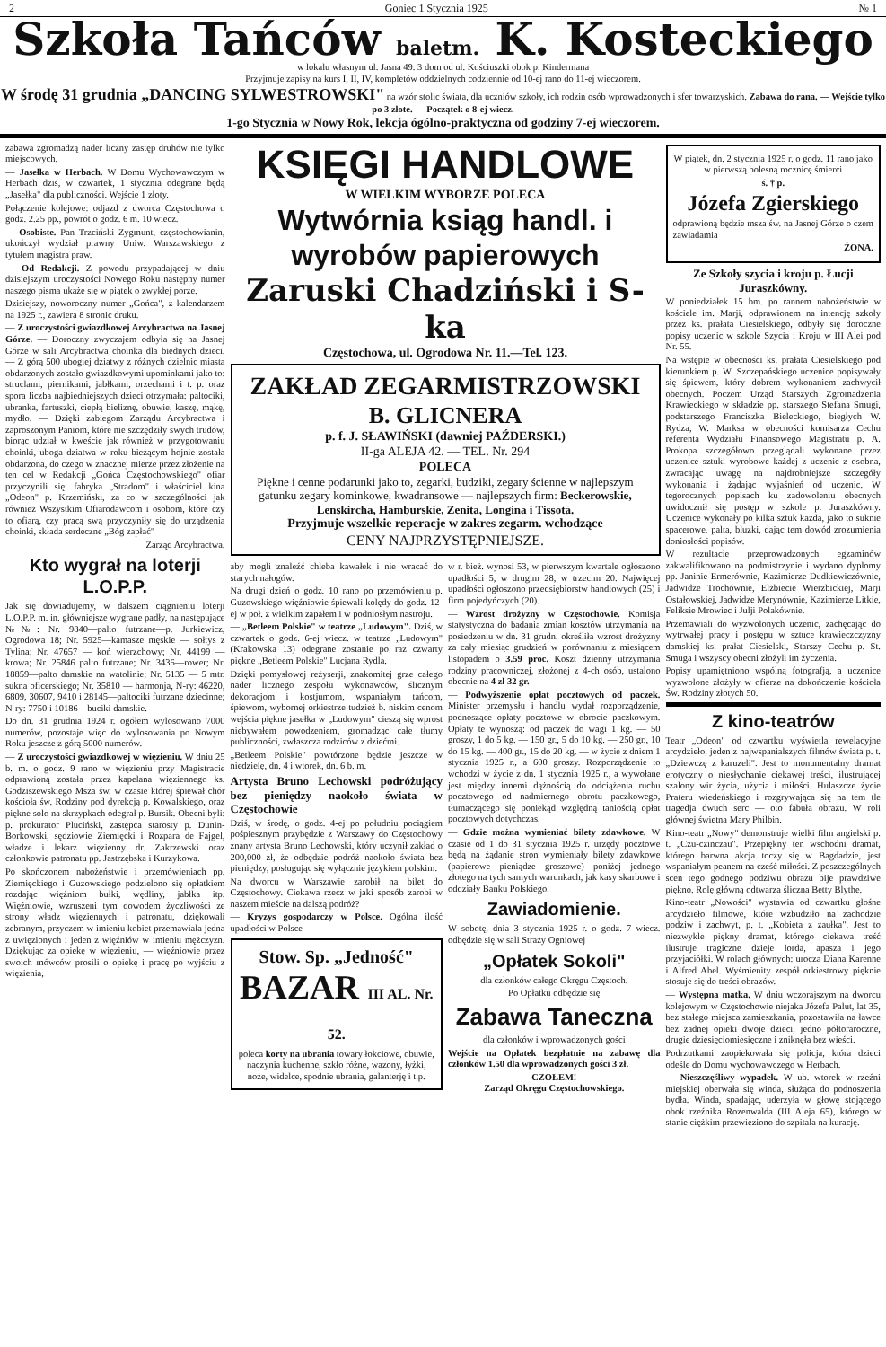2 Goniec 1 Stycznia 1925 № 1
Szkoła Tańców baletm. K. Kosteckiego
w lokalu własnym ul. Jasna 49. 3 dom od ul. Kościuszki obok p. Kindermana
Przyjmuje zapisy na kurs I, II, IV, kompletów oddzielnych codziennie od 10-ej rano do 11-ej wieczorem.
W środę 31 grudnia „DANCING SYLWESTROWSKI" na wzór stolic świata, dla uczniów szkoły, ich rodzin osób wprowadzonych i sfer towarzyskich. Zabawa do rana. — Wejście tylko po 3 złote. — Początek o 8-ej wiecz.
1-go Stycznia w Nowy Rok, lekcja ógólno-praktyczna od godziny 7-ej wieczorem.
zabawa zgromadzą nader liczny zastęp druhów nie tylko miejscowych.
— Jasełka w Herbach. W Domu Wychowawczym w Herbach dziś, w czwartek, 1 stycznia odegrane będą „Jasełka" dla publiczności. Wejście 1 złoty.
Połączenie kolejowe: odjazd z dworca Częstochowa o godz. 2.25 pp., powrót o godz. 6 m. 10 wiecz.
— Osobiste. Pan Trzciński Zygmunt, częstochowianin, ukończył wydział prawny Uniw. Warszawskiego z tytułem magistra praw.
— Od Redakcji. Z powodu przypadającej w dniu dzisiejszym uroczystości Nowego Roku następny numer naszego pisma ukaże się w piątek o zwykłej porze.
Dzisiejszy, noworoczny numer „Gońca", z kalendarzem na 1925 r., zawiera 8 stronic druku.
— Z uroczystości gwiazdkowej Arcybractwa na Jasnej Górze. — Doroczny zwyczajem odbyła się na Jasnej Górze w sali Arcybractwa choinka dla biednych dzieci. — Z górą 500 ubogiej dziatwy z różnych dzielnic miasta obdarzonych zostało gwiazdkowymi upominkami jako to: struclami, piernikami, jabłkami, orzechami i t. p. oraz spora liczba najbiedniejszych dzieci otrzymała: paltociki, ubranka, fartuszki, ciepłą bieliznę, obuwie, kaszę, mąkę, mydło. — Dzięki zabiegom Zarządu Arcybractwa i zaproszonym Paniom, które nie szczędziły swych trudów, biorąc udział w kweście jak również w przygotowaniu choinki, uboga dziatwa w roku bieżącym hojnie została obdarzona, do czego w znacznej mierze przez złożenie na ten cel w Redakcji „Gońca Częstochowskiego" ofiar przyczynili się: fabryka „Stradom" i właściciel kina „Odeon" p. Krzemiński, za co w szczególności jak również Wszystkim Ofiarodawcom i osobom, które czy to ofiarą, czy pracą swą przyczyniły się do urządzenia choinki, składa serdeczne „Bóg zapłać"
Zarząd Arcybractwa.
Kto wygrał na loterji L.O.P.P.
Jak się dowiadujemy, w dalszem ciągnieniu loterji L.O.P.P. m. in. główniejsze wygrane padły, na następujące №№: Nr. 9840—palto futrzane—p. Jurkiewicz, Ogrodowa 18; Nr. 5925—kamasze męskie — sołtys z Tylina; Nr. 47657 — koń wierzchowy; Nr. 44199 — krowa; Nr. 25846 palto futrzane; Nr. 3436—rower; Nr. 18859—palto damskie na watolinie; Nr. 5135 — 5 mtr. sukna oficerskiego; Nr. 35810 — harmonja, N-ry: 46220, 6809, 30607, 9410 i 28145—paltociki futrzane dziecinne; N-ry: 7750 i 10186—buciki damskie.
Do dn. 31 grudnia 1924 r. ogółem wylosowano 7000 numerów, pozostaje więc do wylosowania po Nowym Roku jeszcze z górą 5000 numerów.
— Z uroczystości gwiazdkowej w więzieniu. W dniu 25 b. m. o godz. 9 rano w więzieniu przy Magistracie odprawioną została przez kapelana więziennego ks. Godziszewskiego Msza św. w czasie której śpiewał chór kościoła św. Rodziny pod dyrekcją p. Kowalskiego, oraz piękne solo na skrzypkach odegrał p. Bursik. Obecni byli: p. prokurator Pluciński, zastępca starosty p. Dunin-Borkowski, sędziowie Ziemięcki i Rozpara de Fajgel, władze i lekarz więzienny dr. Zakrzewski oraz członkowie patronatu pp. Jastrzębska i Kurzykowa.
Po skończonem nabożeństwie i przemówieniach pp. Ziemięckiego i Guzowskiego podzielono się opłatkiem rozdając więźniom bułki, wędliny, jabłka itp. Więźniowie, wzruszeni tym dowodem życzliwości ze strony władz więziennych i patronatu, dziękowali zebranym, przyczem w imieniu kobiet przemawiała jedna z uwięzionych i jeden z więźniów w imieniu mężczyzn. Dziękując za opiekę w więzieniu, — więźniowie przez swoich mówców prosili o opiekę i pracę po wyjściu z więzienia,
KSIĘGI HANDLOWE
W WIELKIM WYBORZE POLECA
Wytwórnia ksiąg handl. i wyrobów papierowych
Zaruski Chadziński i S-ka
Częstochowa, ul. Ogrodowa Nr. 11.—Tel. 123.
ZAKŁAD ZEGARMISTRZOWSKI
B. GLICNERA
p. f. J. SŁAWIŃSKI (dawniej PAŹDERSKI.)
II-ga ALEJA 42. — TEL. Nr. 294
POLECA
Piękne i cenne podarunki jako to, zegarki, budziki, zegary ścienne w najlepszym gatunku zegary kominkowe, kwadransowe — najlepszych firm: Beckerowskie, Lenskircha, Hamburskie, Zenita, Longina i Tissota.
Przyjmuje wszelkie reperacje w zakres zegarm. wchodzące
CENY NAJPRZYSTĘPNIEJSZE.
aby mogli znaleźć chleba kawałek i nie wracać do starych nałogów.
Na drugi dzień o godz. 10 rano po przemówieniu p. Guzowskiego więźniowie śpiewali kolędy do godz. 12-ej w poł. z wielkim zapałem i w podniosłym nastroju.
— „Betleem Polskie" w teatrze „Ludowym". Dziś, w czwartek o godz. 6-ej wiecz. w teatrze „Ludowym" (Krakowska 13) odegrane zostanie po raz czwarty piękne „Betleem Polskie" Lucjana Rydla.
Dzięki pomysłowej reżyserji, znakomitej grze całego nader licznego zespołu wykonawców, ślicznym dekoracjom i kostjumom, wspaniałym tańcom, śpiewom, wybornej orkiestrze tudzież b. niskim cenom wejścia piękne jasełka w „Ludowym" cieszą się wprost niebywałem powodzeniem, gromadząc całe tłumy publiczności, zwłaszcza rodziców z dziećmi.
„Betleem Polskie" powtórzone będzie jeszcze w niedzielę, dn. 4 i wtorek, dn. 6 b. m.
Artysta Bruno Lechowski podróżujący bez pieniędzy naokoło świata w Częstochowie
Dziś, w środę, o godz. 4-ej po południu pociągiem pośpiesznym przybędzie z Warszawy do Częstochowy znany artysta Bruno Lechowski, który uczynił zakład o 200,000 zł, że odbędzie podróż naokoło świata bez pieniędzy, posługując się wyłącznie językiem polskim.
Na dworcu w Warszawie zarobił na bilet do Częstochowy. Ciekawa rzecz w jaki sposób zarobi w naszem mieście na dalszą podróż?
— Kryzys gospodarczy w Polsce. Ogólna ilość upadłości w Polsce
Stow. Sp. „Jedność"
BAZAR III AL. Nr. 52.
poleca korty na ubrania towary łokciowe, obuwie, naczynia kuchenne, szkło różne, wazony, łyżki, noże, widelce, spodnie ubrania, galanterję i t.p.
w r. bież. wynosi 53, w pierwszym kwartale ogłoszono upadłości 5, w drugim 28, w trzecim 20. Najwięcej upadłości ogłoszono przedsiębiorstw handlowych (25) i firm pojedyńczych (20).
— Wzrost drożyzny w Częstochowie. Komisja statystyczna do badania zmian kosztów utrzymania na posiedzeniu w dn. 31 grudn. określiła wzrost drożyzny za cały miesiąc grudzień w porównaniu z miesiącem listopadem o 3.59 proc. Koszt dzienny utrzymania rodziny pracowniczej, złożonej z 4-ch osób, ustalono obecnie na 4 zł 32 gr.
— Podwyższenie opłat pocztowych od paczek. Minister przemysłu i handlu wydał rozporządzenie, podnoszące opłaty pocztowe w obrocie paczkowym. Opłaty te wynoszą: od paczek do wagi 1 kg. — 50 groszy, 1 do 5 kg. — 150 gr., 5 do 10 kg. — 250 gr., 10 do 15 kg. — 400 gr., 15 do 20 kg. — w życie z dniem 1 stycznia 1925 r., a 600 groszy. Rozporządzenie to wchodzi w życie z dn. 1 stycznia 1925 r., a wywołane jest między innemi dążnością do odciążenia ruchu pocztowego od nadmiernego obrotu paczkowego, tłumaczącego się poniekąd względną taniością opłat pocztowych dotychczas.
— Gdzie można wymieniać bilety zdawkowe. W czasie od 1 do 31 stycznia 1925 r. urzędy pocztowe będą na żądanie stron wymieniały bilety zdawkowe (papierowe pieniądze groszowe) poniżej jednego złotego na tych samych warunkach, jak kasy skarbowe i oddziały Banku Polskiego.
Zawiadomienie.
W sobotę, dnia 3 stycznia 1925 r. o godz. 7 wiecz. odbędzie się w sali Straży Ogniowej
„Opłatek Sokoli"
dla członków całego Okręgu Częstoch.
Po Opłatku odbędzie się
Zabawa Taneczna
dla członków i wprowadzonych gości
Wejście na Opłatek bezpłatnie na zabawę dla członków 1.50 dla wprowadzonych gości 3 zł.
CZOŁEM!
Zarząd Okręgu Częstochowskiego.
W piątek, dn. 2 stycznia 1925 r. o godz. 11 rano jako w pierwszą bolesną rocznicę śmierci
ś. † p.
Józefa Zgierskiego
odprawioną będzie msza św. na Jasnej Górze o czem zawiadamia
ŻONA.
Ze Szkoły szycia i kroju p. Łucji Juraszkówny.
W poniedziałek 15 bm. po rannem nabożeństwie w kościele im. Marji, odprawionem na intencję szkoły przez ks. prałata Ciesielskiego, odbyły się doroczne popisy uczenic w szkole Szycia i Kroju w III Alei pod Nr. 55.
Na wstępie w obecności ks. prałata Ciesielskiego pod kierunkiem p. W. Szczepańskiego uczenice popisywały się śpiewem, który dobrem wykonaniem zachwycił obecnych. Poczem Urząd Starszych Zgromadzenia Krawieckiego w składzie pp. starszego Stefana Smugi, podstarszego Franciszka Bieleckiego, biegłych W. Rydza, W. Marksa w obecności komisarza Cechu referenta Wydziału Finansowego Magistratu p. A. Prokopa szczegółowo przeglądali wykonane przez uczenice sztuki wyrobowe każdej z uczenic z osobna, zwracając uwagę na najdrobniejsze szczegóły wykonania i żądając wyjaśnień od uczenic. W tegorocznych popisach ku zadowoleniu obecnych uwidocznił się postęp w szkole p. Juraszkówny. Uczenice wykonały po kilka sztuk każda, jako to suknie spacerowe, palta, bluzki, dając tem dowód zrozumienia doniosłości popisów.
W rezultacie przeprowadzonych egzaminów zakwalifikowano na podmistrzynie i wydano dyplomy pp. Janinie Ermerównie, Kazimierze Dudkiewiczównie, Jadwidze Trochównie, Elżbiecie Wierzbickiej, Marji Ostałowskiej, Jadwidze Merynównie, Kazimierze Litkie, Feliksie Mrowiec i Julji Polakównie.
Przemawiali do wyzwolonych uczenic, zachęcając do wytrwałej pracy i postępu w sztuce krawieczczyzny damskiej ks. prałat Ciesielski, Starszy Cechu p. St. Smuga i wszyscy obecni złożyli im życzenia.
Popisy upamiętniono wspólną fotografją, a uczenice wyzwolone złożyły w ofierze na dokończenie kościoła Św. Rodziny złotych 50.
Z kino-teatrów
Teatr „Odeon" od czwartku wyświetla rewelacyjne arcydzieło, jeden z najwspanialszych filmów świata p. t. „Dziewczę z karuzeli". Jest to monumentalny dramat erotyczny o niesłychanie ciekawej treści, ilustrującej szalony wir życia, użycia i miłości. Hulaszcze życie Prateru wiedeńskiego i rozgrywająca się na tem tle tragedja dwuch serc — oto fabuła obrazu. W roli głównej świetna Mary Philbin.
Kino-teatr „Nowy" demonstruje wielki film angielski p. t. „Czu-czinczau". Przepiękny ten wschodni dramat, którego barwna akcja toczy się w Bagdadzie, jest wspaniałym peanem na cześć miłości. Z poszczególnych scen tego godnego podziwu obrazu bije prawdziwe piękno. Rolę główną odtwarza śliczna Betty Blythe.
Kino-teatr „Nowości" wystawia od czwartku głośne arcydzieło filmowe, które wzbudziło na zachodzie podziw i zachwyt, p. t. „Kobieta z zaułka". Jest to niezwykle piękny dramat, którego ciekawa treść ilustruje tragiczne dzieje lorda, apasza i jego przyjaciółki. W rolach głównych: urocza Diana Karenne i Alfred Abel. Wyśmienity zespół orkiestrowy pięknie stosuje się do treści obrazów.
— Występna matka. W dniu wczorajszym na dworcu kolejowym w Częstochowie niejaka Józefa Palut, lat 35, bez stałego miejsca zamieszkania, pozostawiła na ławce bez żadnej opieki dwoje dzieci, jedno półtoraroczne, drugie dziesięciomiesięczne i zniknęła bez wieści.
Podrzutkami zaopiekowała się policja, która dzieci odeśle do Domu wychowawczego w Herbach.
— Nieszczęśliwy wypadek. W ub. wtorek w rzeźni miejskiej oberwała się winda, służąca do podnoszenia bydła. Winda, spadając, uderzyła w głowę stojącego obok rzeźnika Rozenwalda (III Aleja 65), którego w stanie ciężkim przewieziono do szpitala na kurację.